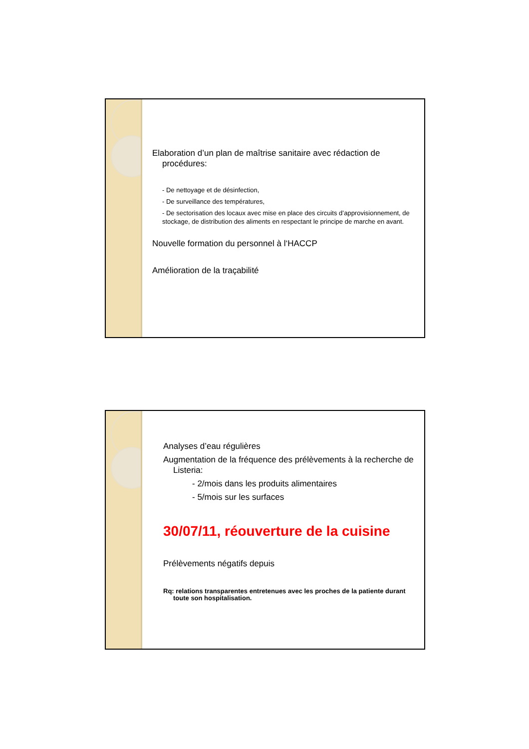Elaboration d’un plan de maîtrise sanitaire avec rédaction de procédures:
- De nettoyage et de désinfection,
- De surveillance des températures,
- De sectorisation des locaux avec mise en place des circuits d’approvisionnement, de stockage, de distribution des aliments en respectant le principe de marche en avant.
Nouvelle formation du personnel à l‘HACCP
Amélioration de la traçabilité
Analyses d’eau régulières
Augmentation de la fréquence des prélèvements à la recherche de Listeria:
- 2/mois dans les produits alimentaires
- 5/mois sur les surfaces
30/07/11, réouverture de la cuisine
Prélèvements négatifs depuis
Rq: relations transparentes entretenues avec les proches de la patiente durant toute son hospitalisation.